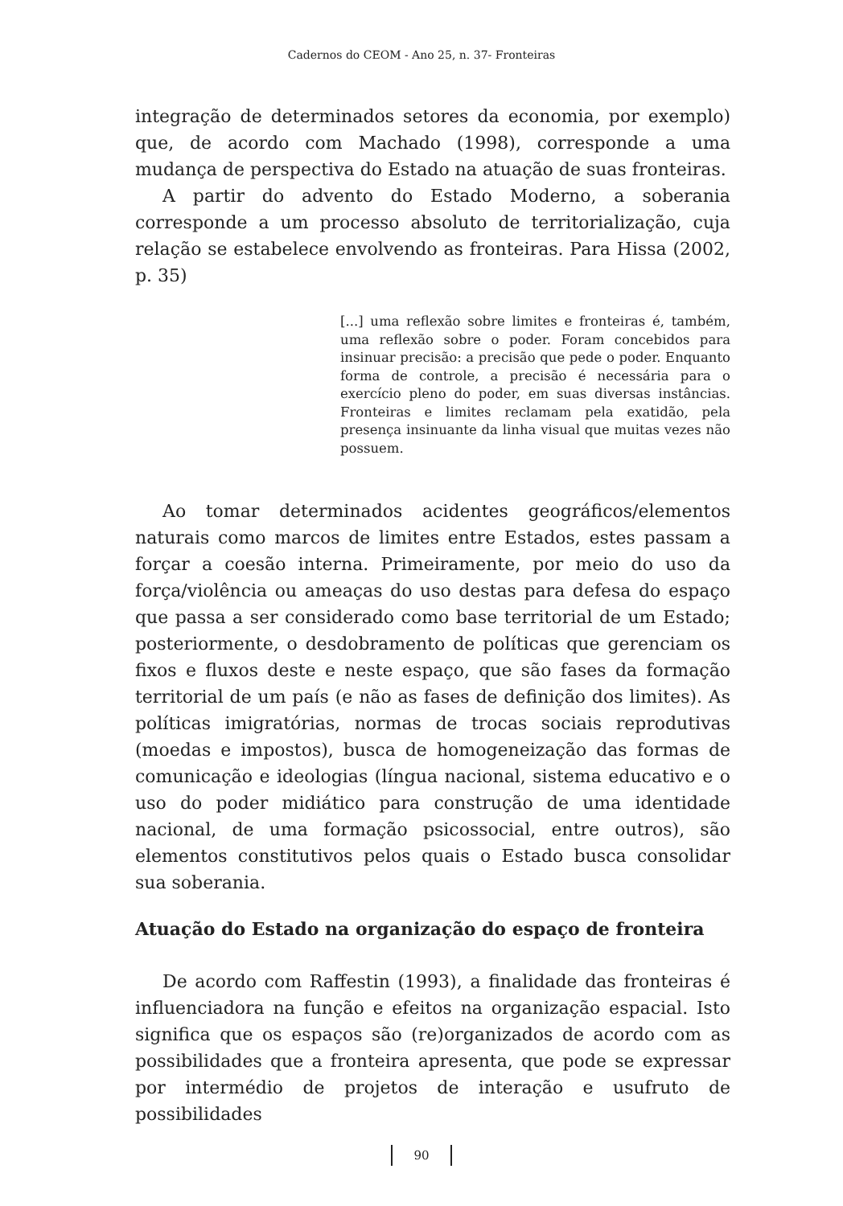Cadernos do CEOM - Ano 25, n. 37- Fronteiras
integração de determinados setores da economia, por exemplo) que, de acordo com Machado (1998), corresponde a uma mudança de perspectiva do Estado na atuação de suas fronteiras.
A partir do advento do Estado Moderno, a soberania corresponde a um processo absoluto de territorialização, cuja relação se estabelece envolvendo as fronteiras. Para Hissa (2002, p. 35)
[...] uma reflexão sobre limites e fronteiras é, também, uma reflexão sobre o poder. Foram concebidos para insinuar precisão: a precisão que pede o poder. Enquanto forma de controle, a precisão é necessária para o exercício pleno do poder, em suas diversas instâncias. Fronteiras e limites reclamam pela exatidão, pela presença insinuante da linha visual que muitas vezes não possuem.
Ao tomar determinados acidentes geográficos/elementos naturais como marcos de limites entre Estados, estes passam a forçar a coesão interna. Primeiramente, por meio do uso da força/violência ou ameaças do uso destas para defesa do espaço que passa a ser considerado como base territorial de um Estado; posteriormente, o desdobramento de políticas que gerenciam os fixos e fluxos deste e neste espaço, que são fases da formação territorial de um país (e não as fases de definição dos limites). As políticas imigratórias, normas de trocas sociais reprodutivas (moedas e impostos), busca de homogeneização das formas de comunicação e ideologias (língua nacional, sistema educativo e o uso do poder midiático para construção de uma identidade nacional, de uma formação psicossocial, entre outros), são elementos constitutivos pelos quais o Estado busca consolidar sua soberania.
Atuação do Estado na organização do espaço de fronteira
De acordo com Raffestin (1993), a finalidade das fronteiras é influenciadora na função e efeitos na organização espacial. Isto significa que os espaços são (re)organizados de acordo com as possibilidades que a fronteira apresenta, que pode se expressar por intermédio de projetos de interação e usufruto de possibilidades
90